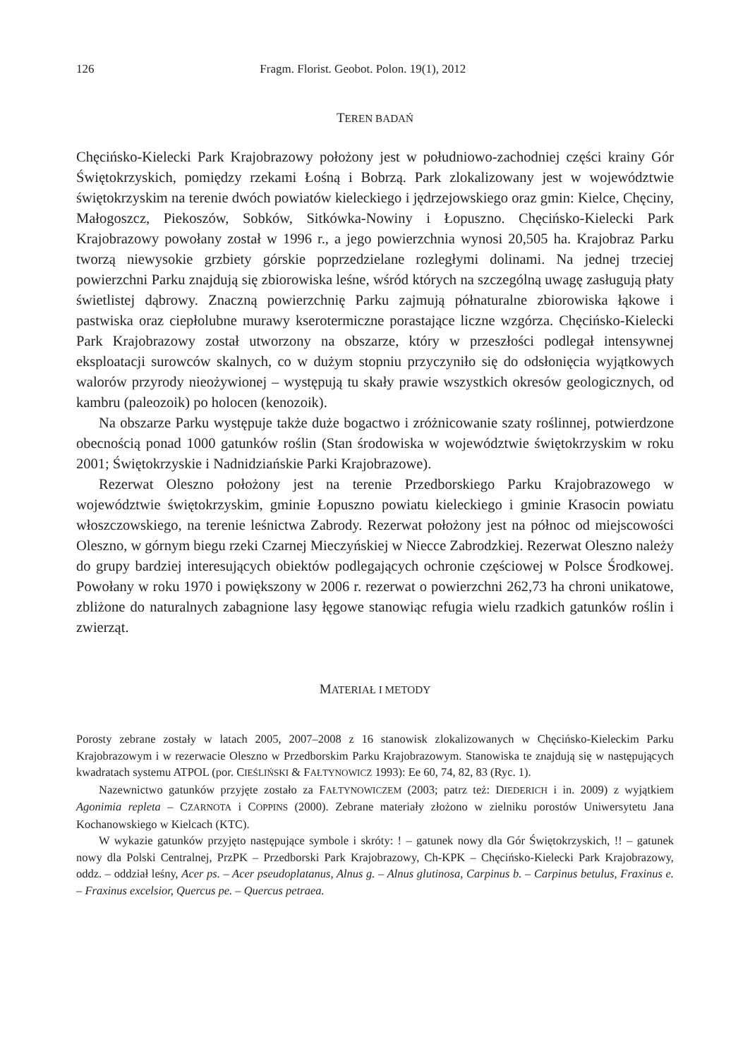126 Fragm. Florist. Geobot. Polon. 19(1), 2012
TEREN BADAŃ
Chęcińsko-Kielecki Park Krajobrazowy położony jest w południowo-zachodniej części krainy Gór Świętokrzyskich, pomiędzy rzekami Łośną i Bobrzą. Park zlokalizowany jest w województwie świętokrzyskim na terenie dwóch powiatów kieleckiego i jędrzejowskiego oraz gmin: Kielce, Chęciny, Małogoszcz, Piekoszów, Sobków, Sitkówka-Nowiny i Łopuszno. Chęcińsko-Kielecki Park Krajobrazowy powołany został w 1996 r., a jego powierzchnia wynosi 20,505 ha. Krajobraz Parku tworzą niewysokie grzbiety górskie poprzedzielane rozległymi dolinami. Na jednej trzeciej powierzchni Parku znajdują się zbiorowiska leśne, wśród których na szczególną uwagę zasługują płaty świetlistej dąbrowy. Znaczną powierzchnię Parku zajmują półnaturalne zbiorowiska łąkowe i pastwiska oraz ciepłolubne murawy kserotermiczne porastające liczne wzgórza. Chęcińsko-Kielecki Park Krajobrazowy został utworzony na obszarze, który w przeszłości podlegał intensywnej eksploatacji surowców skalnych, co w dużym stopniu przyczyniło się do odsłonięcia wyjątkowych walorów przyrody nieożywionej – występują tu skały prawie wszystkich okresów geologicznych, od kambru (paleozoik) po holocen (kenozoik).
Na obszarze Parku występuje także duże bogactwo i zróżnicowanie szaty roślinnej, potwierdzone obecnością ponad 1000 gatunków roślin (Stan środowiska w województwie świętokrzyskim w roku 2001; Świętokrzyskie i Nadnidziańskie Parki Krajobrazowe).
Rezerwat Oleszno położony jest na terenie Przedborskiego Parku Krajobrazowego w województwie świętokrzyskim, gminie Łopuszno powiatu kieleckiego i gminie Krasocin powiatu włoszczowskiego, na terenie leśnictwa Zabrody. Rezerwat położony jest na północ od miejscowości Oleszno, w górnym biegu rzeki Czarnej Mieczyńskiej w Niecce Zabrodzkiej. Rezerwat Oleszno należy do grupy bardziej interesujących obiektów podlegających ochronie częściowej w Polsce Środkowej. Powołany w roku 1970 i powiększony w 2006 r. rezerwat o powierzchni 262,73 ha chroni unikatowe, zbliżone do naturalnych zabagnione lasy łęgowe stanowiąc refugia wielu rzadkich gatunków roślin i zwierząt.
MATERIAŁ I METODY
Porosty zebrane zostały w latach 2005, 2007–2008 z 16 stanowisk zlokalizowanych w Chęcińsko-Kieleckim Parku Krajobrazowym i w rezerwacie Oleszno w Przedborskim Parku Krajobrazowym. Stanowiska te znajdują się w następujących kwadratach systemu ATPOL (por. CIEŚLIŃSKI & FAŁTYNOWICZ 1993): Ee 60, 74, 82, 83 (Ryc. 1).
Nazewnictwo gatunków przyjęte zostało za FAŁTYNOWICZEM (2003; patrz też: DIEDERICH i in. 2009) z wyjątkiem Agonimia repleta – CZARNOTA i COPPINS (2000). Zebrane materiały złożono w zielniku porostów Uniwersytetu Jana Kochanowskiego w Kielcach (KTC).
W wykazie gatunków przyjęto następujące symbole i skróty: ! – gatunek nowy dla Gór Świętokrzyskich, !! – gatunek nowy dla Polski Centralnej, PrzPK – Przedborski Park Krajobrazowy, Ch-KPK – Chęcińsko-Kielecki Park Krajobrazowy, oddz. – oddział leśny, Acer ps. – Acer pseudoplatanus, Alnus g. – Alnus glutinosa, Carpinus b. – Carpinus betulus, Fraxinus e. – Fraxinus excelsior, Quercus pe. – Quercus petraea.